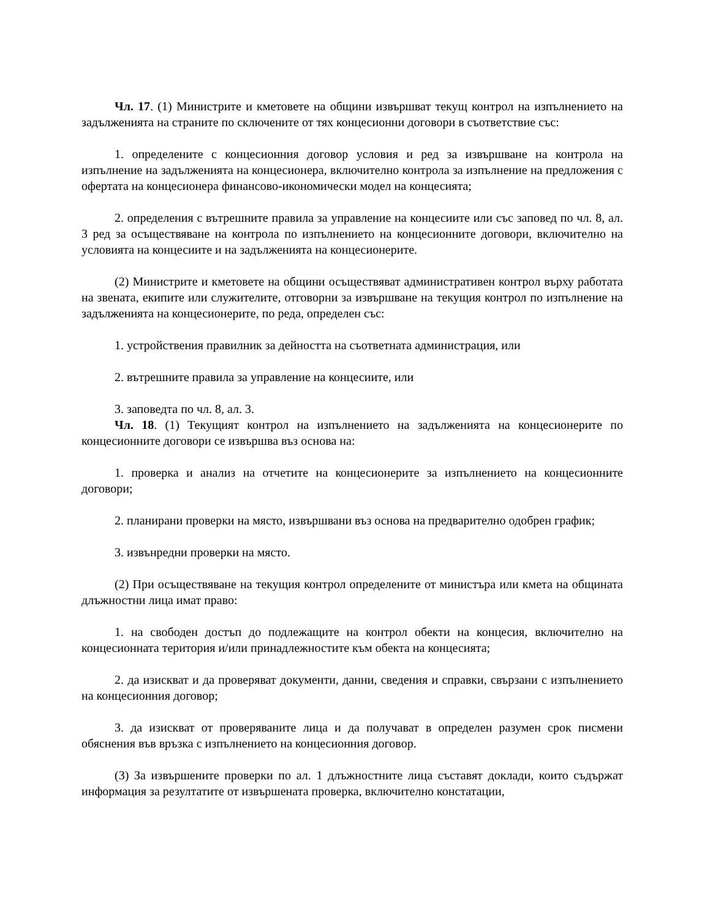Чл. 17. (1) Министрите и кметовете на общини извършват текущ контрол на изпълнението на задълженията на страните по сключените от тях концесионни договори в съответствие със:
1. определените с концесионния договор условия и ред за извършване на контрола на изпълнение на задълженията на концесионера, включително контрола за изпълнение на предложения с офертата на концесионера финансово-икономически модел на концесията;
2. определения с вътрешните правила за управление на концесиите или със заповед по чл. 8, ал. 3 ред за осъществяване на контрола по изпълнението на концесионните договори, включително на условията на концесиите и на задълженията на концесионерите.
(2) Министрите и кметовете на общини осъществяват административен контрол върху работата на звената, екипите или служителите, отговорни за извършване на текущия контрол по изпълнение на задълженията на концесионерите, по реда, определен със:
1. устройствения правилник за дейността на съответната администрация, или
2. вътрешните правила за управление на концесиите, или
3. заповедта по чл. 8, ал. 3.
Чл. 18. (1) Текущият контрол на изпълнението на задълженията на концесионерите по концесионните договори се извършва въз основа на:
1. проверка и анализ на отчетите на концесионерите за изпълнението на концесионните договори;
2. планирани проверки на място, извършвани въз основа на предварително одобрен график;
3. извънредни проверки на място.
(2) При осъществяване на текущия контрол определените от министъра или кмета на общината длъжностни лица имат право:
1. на свободен достъп до подлежащите на контрол обекти на концесия, включително на концесионната територия и/или принадлежностите към обекта на концесията;
2. да изискват и да проверяват документи, данни, сведения и справки, свързани с изпълнението на концесионния договор;
3. да изискват от проверяваните лица и да получават в определен разумен срок писмени обяснения във връзка с изпълнението на концесионния договор.
(3) За извършените проверки по ал. 1 длъжностните лица съставят доклади, които съдържат информация за резултатите от извършената проверка, включително констатации,